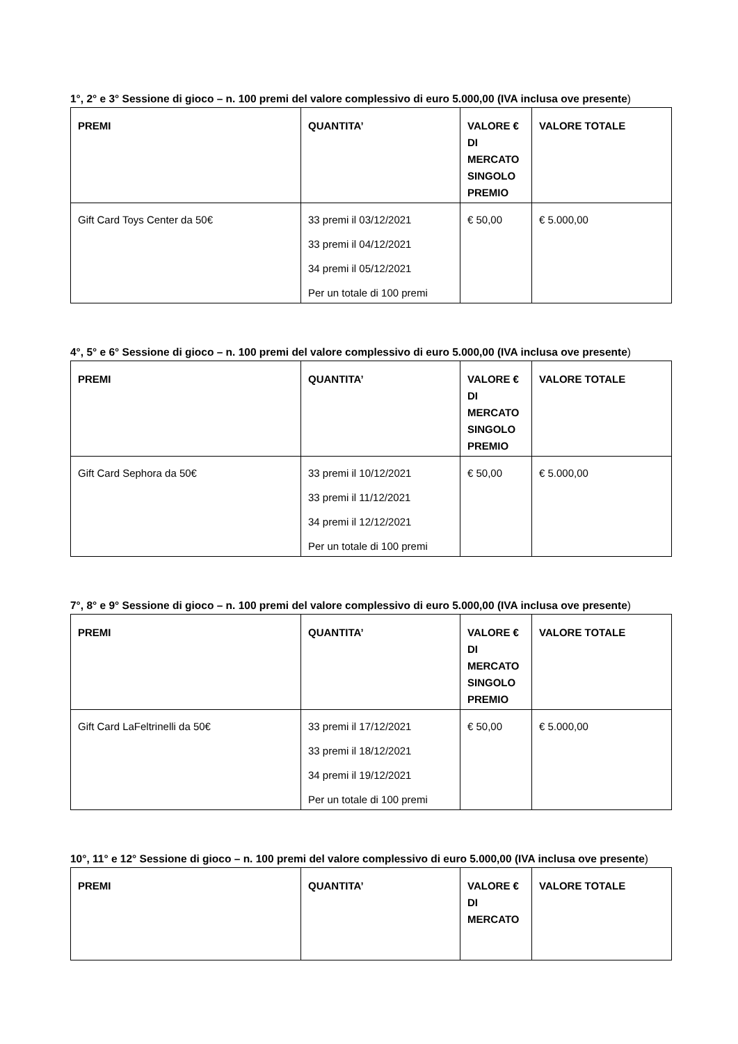1°, 2° e 3° Sessione di gioco – n. 100 premi del valore complessivo di euro 5.000,00 (IVA inclusa ove presente)
| PREMI | QUANTITA’ | VALORE € DI MERCATO SINGOLO PREMIO | VALORE TOTALE |
| --- | --- | --- | --- |
| Gift Card Toys Center da 50€ | 33 premi il 03/12/2021 33 premi il 04/12/2021 34 premi il 05/12/2021 Per un totale di 100 premi | € 50,00 | € 5.000,00 |
4°, 5° e 6° Sessione di gioco – n. 100 premi del valore complessivo di euro 5.000,00 (IVA inclusa ove presente)
| PREMI | QUANTITA’ | VALORE € DI MERCATO SINGOLO PREMIO | VALORE TOTALE |
| --- | --- | --- | --- |
| Gift Card Sephora da 50€ | 33 premi il 10/12/2021 33 premi il 11/12/2021 34 premi il 12/12/2021 Per un totale di 100 premi | € 50,00 | € 5.000,00 |
7°, 8° e 9° Sessione di gioco – n. 100 premi del valore complessivo di euro 5.000,00 (IVA inclusa ove presente)
| PREMI | QUANTITA’ | VALORE € DI MERCATO SINGOLO PREMIO | VALORE TOTALE |
| --- | --- | --- | --- |
| Gift Card LaFeltrinelli da 50€ | 33 premi il 17/12/2021 33 premi il 18/12/2021 34 premi il 19/12/2021 Per un totale di 100 premi | € 50,00 | € 5.000,00 |
10°, 11° e 12° Sessione di gioco – n. 100 premi del valore complessivo di euro 5.000,00 (IVA inclusa ove presente)
| PREMI | QUANTITA’ | VALORE € DI MERCATO | VALORE TOTALE |
| --- | --- | --- | --- |